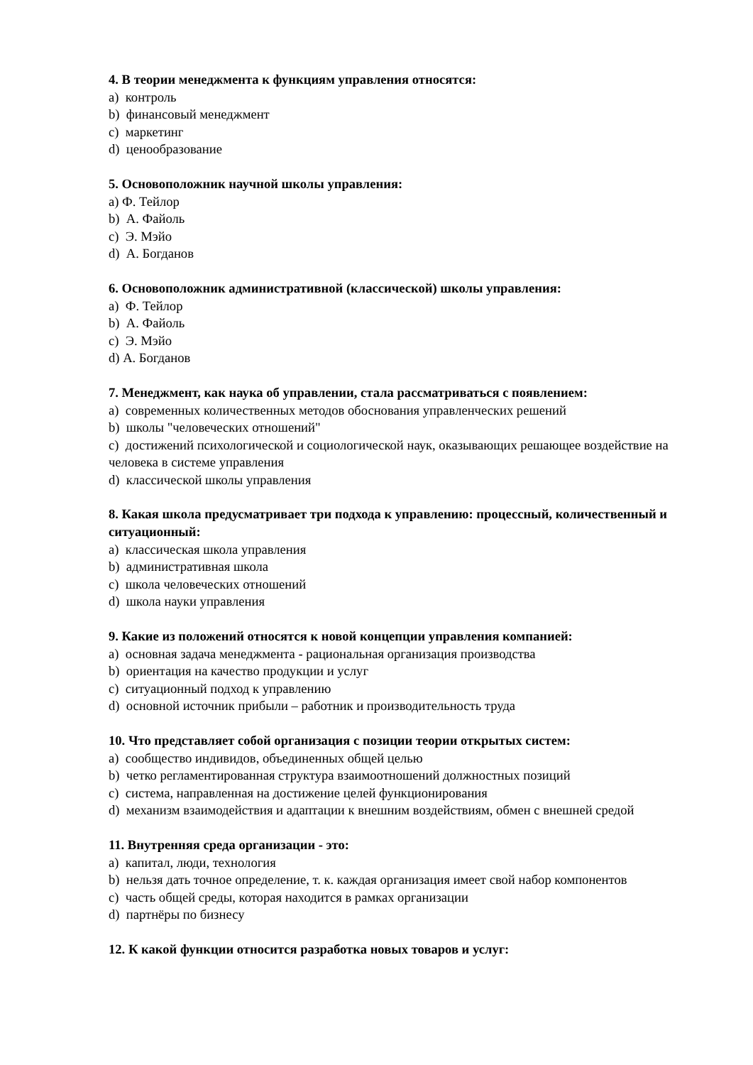4. В теории менеджмента к функциям управления относятся:
a) контроль
b) финансовый менеджмент
c) маркетинг
d) ценообразование
5. Основоположник научной школы управления:
a) Ф. Тейлор
b) А. Файоль
c) Э. Мэйо
d) А. Богданов
6. Основоположник административной (классической) школы управления:
a) Ф. Тейлор
b) А. Файоль
c) Э. Мэйо
d) А. Богданов
7. Менеджмент, как наука об управлении, стала рассматриваться с появлением:
a) современных количественных методов обоснования управленческих решений
b) школы "человеческих отношений"
c) достижений психологической и социологической наук, оказывающих решающее воздействие на человека в системе управления
d) классической школы управления
8. Какая школа предусматривает три подхода к управлению: процессный, количественный и ситуационный:
a) классическая школа управления
b) административная школа
c) школа человеческих отношений
d) школа науки управления
9. Какие из положений относятся к новой концепции управления компанией:
a) основная задача менеджмента - рациональная организация производства
b) ориентация на качество продукции и услуг
c) ситуационный подход к управлению
d) основной источник прибыли – работник и производительность труда
10. Что представляет собой организация с позиции теории открытых систем:
a) сообщество индивидов, объединенных общей целью
b) четко регламентированная структура взаимоотношений должностных позиций
c) система, направленная на достижение целей функционирования
d) механизм взаимодействия и адаптации к внешним воздействиям, обмен с внешней средой
11. Внутренняя среда организации - это:
a) капитал, люди, технология
b) нельзя дать точное определение, т. к. каждая организация имеет свой набор компонентов
c) часть общей среды, которая находится в рамках организации
d) партнёры по бизнесу
12. К какой функции относится разработка новых товаров и услуг: